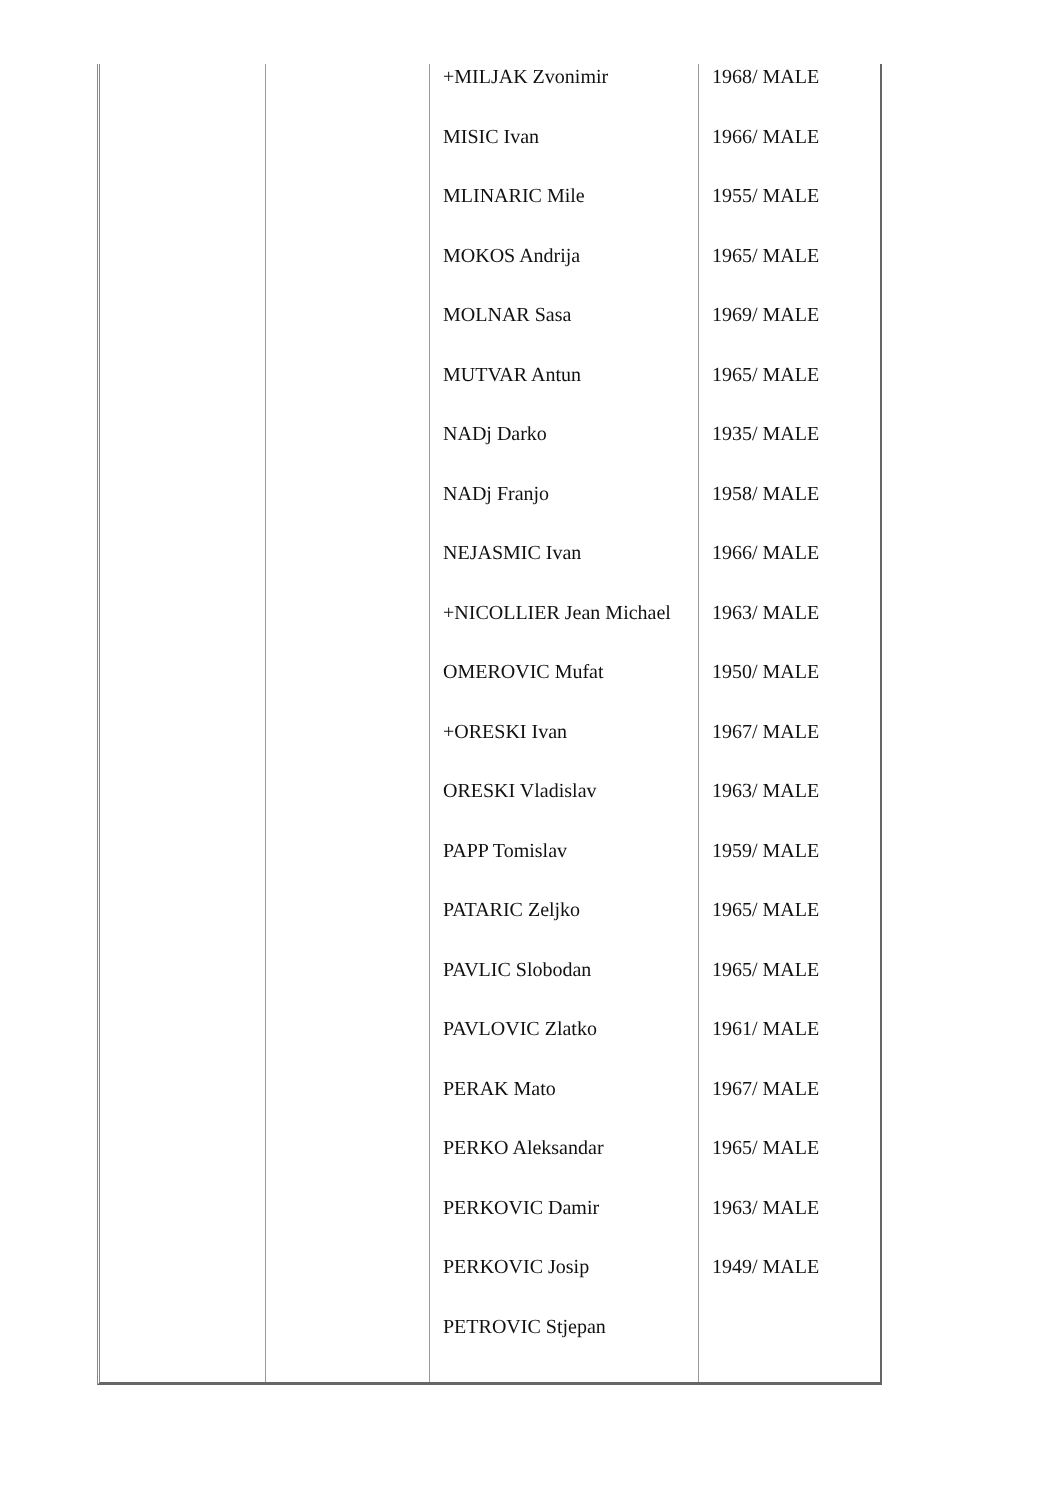| | | +MILJAK Zvonimir MISIC Ivan MLINARIC Mile MOKOS Andrija MOLNAR Sasa MUTVAR Antun NADj Darko NADj Franjo NEJASMIC Ivan +NICOLLIER Jean Michael OMEROVIC Mufat +ORESKI Ivan ORESKI Vladislav PAPP Tomislav PATARIC Zeljko PAVLIC Slobodan PAVLOVIC Zlatko PERAK Mato PERKO Aleksandar PERKOVIC Damir PERKOVIC Josip PETROVIC Stjepan | 1968/ MALE 1966/ MALE 1955/ MALE 1965/ MALE 1969/ MALE 1965/ MALE 1935/ MALE 1958/ MALE 1966/ MALE 1963/ MALE 1950/ MALE 1967/ MALE 1963/ MALE 1959/ MALE 1965/ MALE 1965/ MALE 1961/ MALE 1967/ MALE 1965/ MALE 1963/ MALE 1949/ MALE |